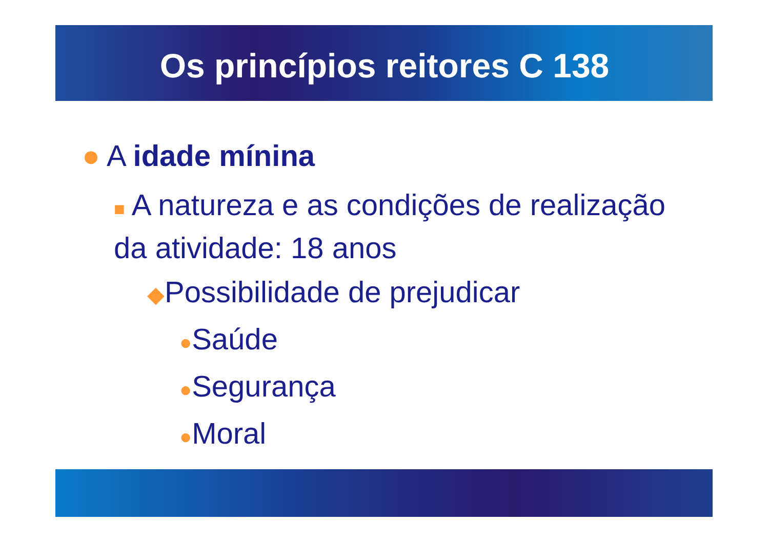Os princípios reitores C 138
● A idade mínina
■ A natureza e as condições de realização da atividade: 18 anos
◆Possibilidade de prejudicar
●Saúde
●Segurança
●Moral